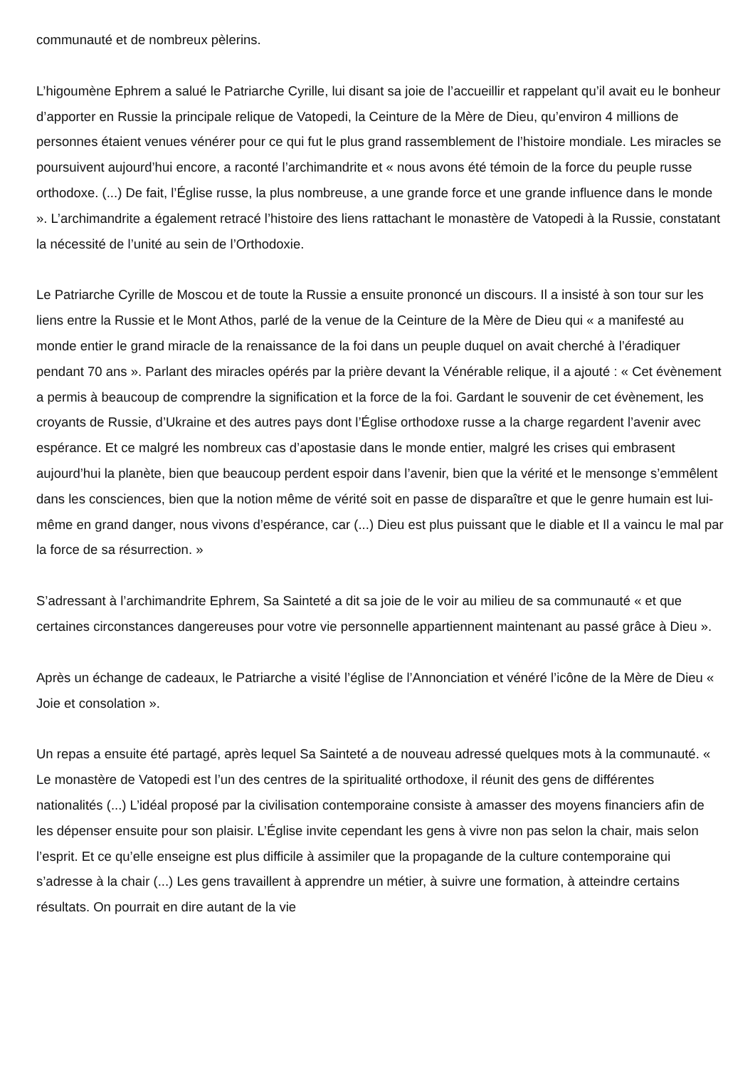communauté et de nombreux pèlerins.
L’higoumène Ephrem a salué le Patriarche Cyrille, lui disant sa joie de l’accueillir et rappelant qu’il avait eu le bonheur d’apporter en Russie la principale relique de Vatopedi, la Ceinture de la Mère de Dieu, qu’environ 4 millions de personnes étaient venues vénérer pour ce qui fut le plus grand rassemblement de l’histoire mondiale. Les miracles se poursuivent aujourd’hui encore, a raconté l’archimandrite et « nous avons été témoin de la force du peuple russe orthodoxe. (...) De fait, l’Église russe, la plus nombreuse, a une grande force et une grande influence dans le monde ». L’archimandrite a également retracé l’histoire des liens rattachant le monastère de Vatopedi à la Russie, constatant la nécessité de l’unité au sein de l’Orthodoxie.
Le Patriarche Cyrille de Moscou et de toute la Russie a ensuite prononcé un discours. Il a insisté à son tour sur les liens entre la Russie et le Mont Athos, parlé de la venue de la Ceinture de la Mère de Dieu qui « a manifesté au monde entier le grand miracle de la renaissance de la foi dans un peuple duquel on avait cherché à l’éradiquer pendant 70 ans ». Parlant des miracles opérés par la prière devant la Vénérable relique, il a ajouté : « Cet évènement a permis à beaucoup de comprendre la signification et la force de la foi. Gardant le souvenir de cet évènement, les croyants de Russie, d’Ukraine et des autres pays dont l’Église orthodoxe russe a la charge regardent l’avenir avec espérance. Et ce malgré les nombreux cas d’apostasie dans le monde entier, malgré les crises qui embrasent aujourd’hui la planète, bien que beaucoup perdent espoir dans l’avenir, bien que la vérité et le mensonge s’emmêlent dans les consciences, bien que la notion même de vérité soit en passe de disparaître et que le genre humain est lui-même en grand danger, nous vivons d’espérance, car (...) Dieu est plus puissant que le diable et Il a vaincu le mal par la force de sa résurrection. »
S’adressant à l’archimandrite Ephrem, Sa Sainteté a dit sa joie de le voir au milieu de sa communauté « et que certaines circonstances dangereuses pour votre vie personnelle appartiennent maintenant au passé grâce à Dieu ».
Après un échange de cadeaux, le Patriarche a visité l’église de l’Annonciation et vénéré l’icône de la Mère de Dieu « Joie et consolation ».
Un repas a ensuite été partagé, après lequel Sa Sainteté a de nouveau adressé quelques mots à la communauté. « Le monastère de Vatopedi est l’un des centres de la spiritualité orthodoxe, il réunit des gens de différentes nationalités (...) L’idéal proposé par la civilisation contemporaine consiste à amasser des moyens financiers afin de les dépenser ensuite pour son plaisir. L’Église invite cependant les gens à vivre non pas selon la chair, mais selon l’esprit. Et ce qu’elle enseigne est plus difficile à assimiler que la propagande de la culture contemporaine qui s’adresse à la chair (...) Les gens travaillent à apprendre un métier, à suivre une formation, à atteindre certains résultats. On pourrait en dire autant de la vie